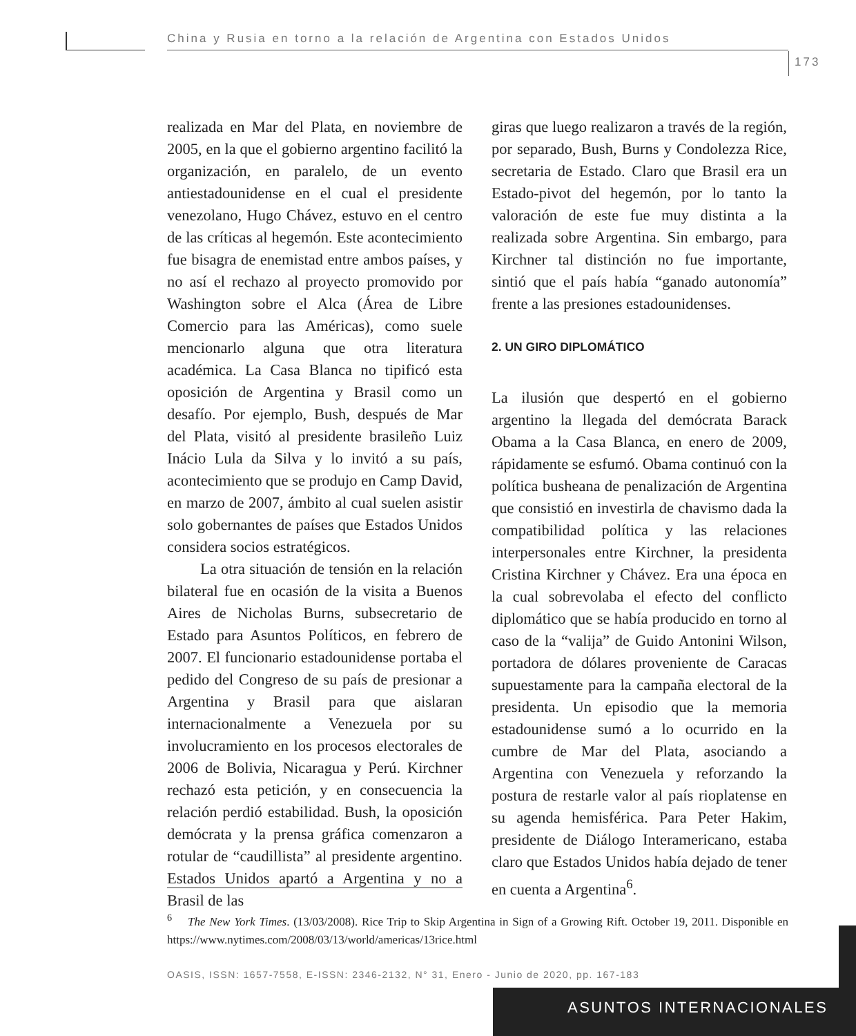China y Rusia en torno a la relación de Argentina con Estados Unidos
173
realizada en Mar del Plata, en noviembre de 2005, en la que el gobierno argentino facilitó la organización, en paralelo, de un evento antiestadounidense en el cual el presidente venezolano, Hugo Chávez, estuvo en el centro de las críticas al hegemón. Este acontecimiento fue bisagra de enemistad entre ambos países, y no así el rechazo al proyecto promovido por Washington sobre el Alca (Área de Libre Comercio para las Américas), como suele mencionarlo alguna que otra literatura académica. La Casa Blanca no tipificó esta oposición de Argentina y Brasil como un desafío. Por ejemplo, Bush, después de Mar del Plata, visitó al presidente brasileño Luiz Inácio Lula da Silva y lo invitó a su país, acontecimiento que se produjo en Camp David, en marzo de 2007, ámbito al cual suelen asistir solo gobernantes de países que Estados Unidos considera socios estratégicos.
La otra situación de tensión en la relación bilateral fue en ocasión de la visita a Buenos Aires de Nicholas Burns, subsecretario de Estado para Asuntos Políticos, en febrero de 2007. El funcionario estadounidense portaba el pedido del Congreso de su país de presionar a Argentina y Brasil para que aislaran internacionalmente a Venezuela por su involucramiento en los procesos electorales de 2006 de Bolivia, Nicaragua y Perú. Kirchner rechazó esta petición, y en consecuencia la relación perdió estabilidad. Bush, la oposición demócrata y la prensa gráfica comenzaron a rotular de “caudillista” al presidente argentino. Estados Unidos apartó a Argentina y no a Brasil de las
giras que luego realizaron a través de la región, por separado, Bush, Burns y Condolezza Rice, secretaria de Estado. Claro que Brasil era un Estado-pivot del hegemón, por lo tanto la valoración de este fue muy distinta a la realizada sobre Argentina. Sin embargo, para Kirchner tal distinción no fue importante, sintió que el país había “ganado autonomía” frente a las presiones estadounidenses.
2. UN GIRO DIPLOMÁTICO
La ilusión que despertó en el gobierno argentino la llegada del demócrata Barack Obama a la Casa Blanca, en enero de 2009, rápidamente se esfumó. Obama continuó con la política busheana de penalización de Argentina que consistió en investirla de chavismo dada la compatibilidad política y las relaciones interpersonales entre Kirchner, la presidenta Cristina Kirchner y Chávez. Era una época en la cual sobrevolaba el efecto del conflicto diplomático que se había producido en torno al caso de la “valija” de Guido Antonini Wilson, portadora de dólares proveniente de Caracas supuestamente para la campaña electoral de la presidenta. Un episodio que la memoria estadounidense sumó a lo ocurrido en la cumbre de Mar del Plata, asociando a Argentina con Venezuela y reforzando la postura de restarle valor al país rioplatense en su agenda hemisférica. Para Peter Hakim, presidente de Diálogo Interamericano, estaba claro que Estados Unidos había dejado de tener en cuenta a Argentina<sup>6</sup>.
<sup>6</sup> The New York Times. (13/03/2008). Rice Trip to Skip Argentina in Sign of a Growing Rift. October 19, 2011. Disponible en https://www.nytimes.com/2008/03/13/world/americas/13rice.html
OASIS, ISSN: 1657-7558, E-ISSN: 2346-2132, N° 31, Enero - Junio de 2020, pp. 167-183
ASUNTOS INTERNACIONALES